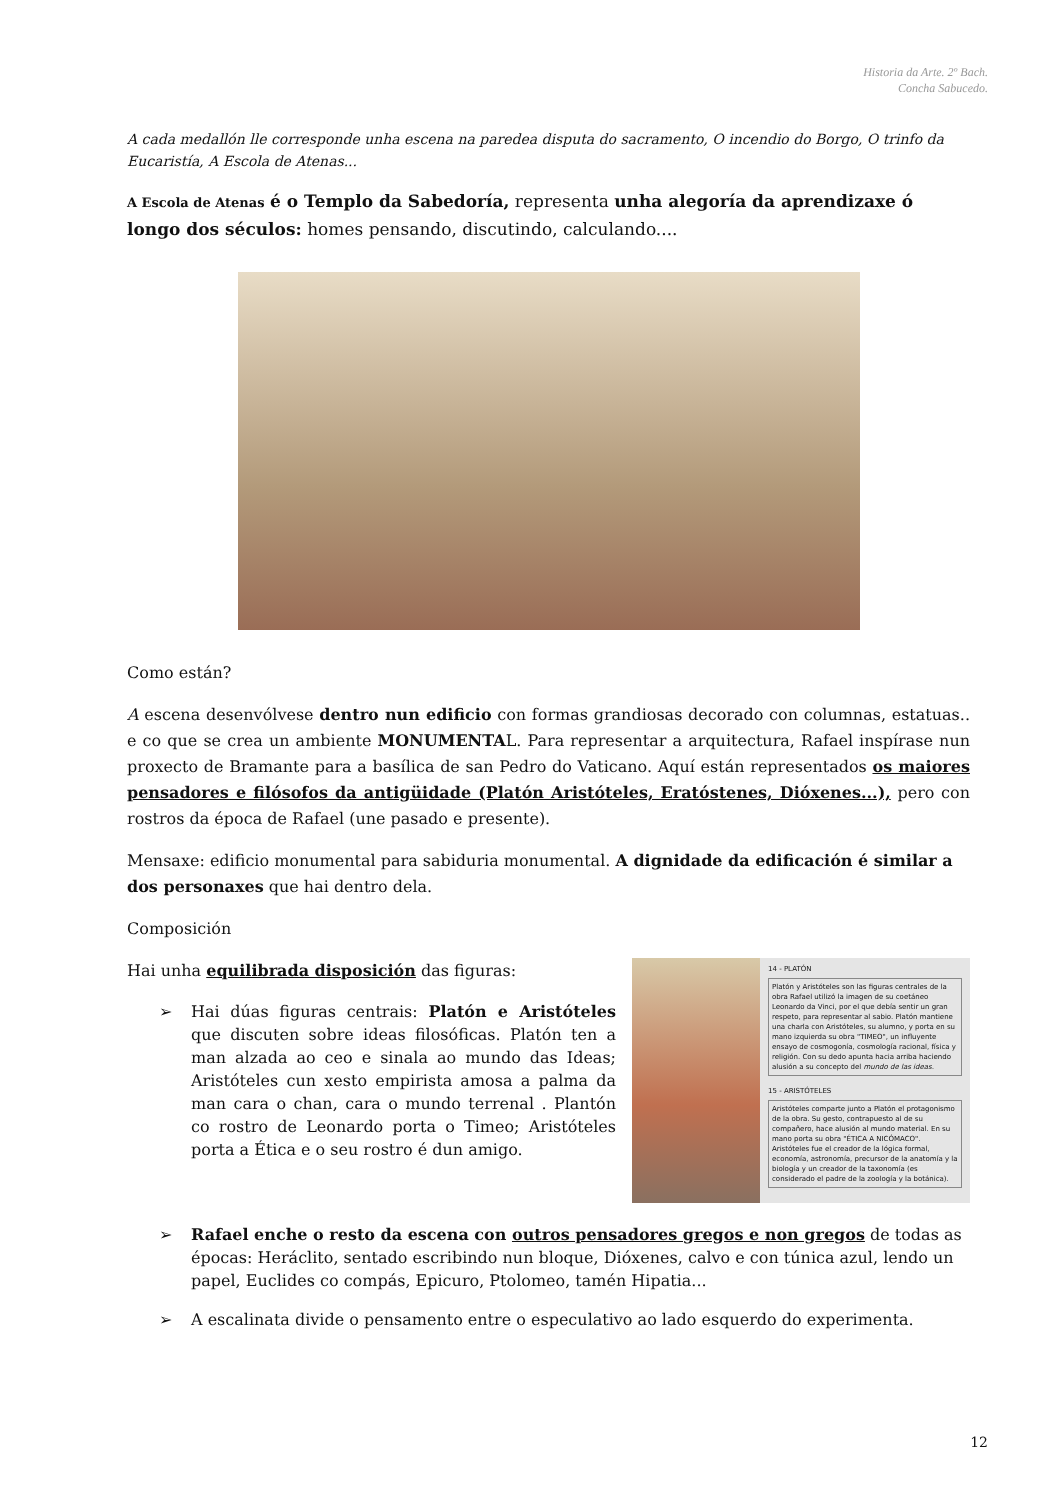Historia da Arte. 2º Bach.
Concha Sabucedo.
A cada medallón lle corresponde unha escena na paredea disputa do sacramento, O incendio do Borgo, O trinfo da Eucaristía, A Escola de Atenas...
A Escola de Atenas é o Templo da Sabedoría, representa unha alegoría da aprendizaxe ó longo dos séculos: homes pensando, discutindo, calculando....
Como están?
A escena desenvólvese dentro nun edificio con formas grandiosas decorado con columnas, estatuas.. e co que se crea un ambiente MONUMENTAL. Para representar a arquitectura, Rafael inspírase nun proxecto de Bramante para a basílica de san Pedro do Vaticano. Aquí están representados os maiores pensadores e filósofos da antigüidade (Platón Aristóteles, Eratóstenes, Dióxenes...), pero con rostros da época de Rafael (une pasado e presente).
Mensaxe: edificio monumental para sabiduria monumental. A dignidade da edificación é similar a dos personaxes que hai dentro dela.
Composición
Hai unha equilibrada disposición das figuras:
➢ Hai dúas figuras centrais: Platón e Aristóteles que discuten sobre ideas filosóficas. Platón ten a man alzada ao ceo e sinala ao mundo das Ideas; Aristóteles cun xesto empirista amosa a palma da man cara o chan, cara o mundo terrenal . Plantón co rostro de Leonardo porta o Timeo; Aristóteles porta a Ética e o seu rostro é dun amigo.
14 - PLATÓN
Platón y Aristóteles son las figuras centrales de la obra Rafael utilizó la imagen de su coetáneo Leonardo da Vinci, por el que debía sentir un gran respeto, para representar al sabio. Platón mantiene una charla con Aristóteles, su alumno, y porta en su mano izquierda su obra "TIMEO", un influyente ensayo de cosmogonía, cosmología racional, física y religión. Con su dedo apunta hacia arriba haciendo alusión a su concepto del mundo de las ideas.
15 - ARISTÓTELES
Aristóteles comparte junto a Platón el protagonismo de la obra. Su gesto, contrapuesto al de su compañero, hace alusión al mundo material. En su mano porta su obra "ÉTICA A NICÓMACO". Aristóteles fue el creador de la lógica formal, economía, astronomía, precursor de la anatomía y la biología y un creador de la taxonomía (es considerado el padre de la zoología y la botánica).
➢ Rafael enche o resto da escena con outros pensadores gregos e non gregos de todas as épocas: Heráclito, sentado escribindo nun bloque, Dióxenes, calvo e con túnica azul, lendo un papel, Euclides co compás, Epicuro, Ptolomeo, tamén Hipatia...
➢ A escalinata divide o pensamento entre o especulativo ao lado esquerdo do experimenta.
12